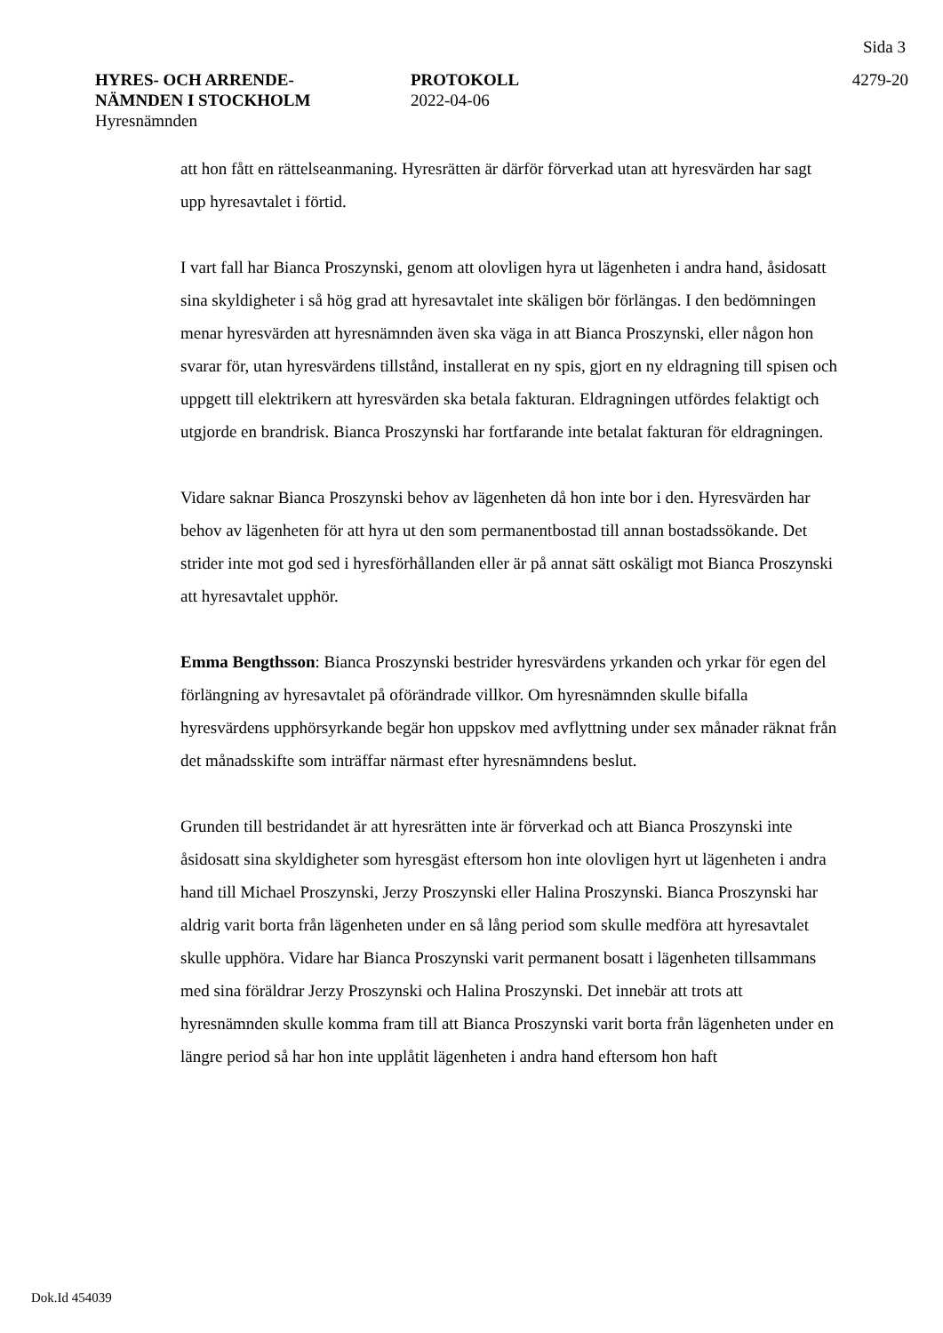Sida 3
HYRES- OCH ARRENDE-
NÄMNDEN I STOCKHOLM
Hyresnämnden
PROTOKOLL
2022-04-06
4279-20
att hon fått en rättelseanmaning. Hyresrätten är därför förverkad utan att hyresvärden har sagt upp hyresavtalet i förtid.
I vart fall har Bianca Proszynski, genom att olovligen hyra ut lägenheten i andra hand, åsidosatt sina skyldigheter i så hög grad att hyresavtalet inte skäligen bör förlängas. I den bedömningen menar hyresvärden att hyresnämnden även ska väga in att Bianca Proszynski, eller någon hon svarar för, utan hyresvärdens tillstånd, installerat en ny spis, gjort en ny eldragning till spisen och uppgett till elektrikern att hyresvärden ska betala fakturan. Eldragningen utfördes felaktigt och utgjorde en brandrisk. Bianca Proszynski har fortfarande inte betalat fakturan för eldragningen.
Vidare saknar Bianca Proszynski behov av lägenheten då hon inte bor i den. Hyresvärden har behov av lägenheten för att hyra ut den som permanentbostad till annan bostadssökande. Det strider inte mot god sed i hyresförhållanden eller är på annat sätt oskäligt mot Bianca Proszynski att hyresavtalet upphör.
Emma Bengthsson: Bianca Proszynski bestrider hyresvärdens yrkanden och yrkar för egen del förlängning av hyresavtalet på oförändrade villkor. Om hyresnämnden skulle bifalla hyresvärdens upphörsyrkande begär hon uppskov med avflyttning under sex månader räknat från det månadsskifte som inträffar närmast efter hyresnämndens beslut.
Grunden till bestridandet är att hyresrätten inte är förverkad och att Bianca Proszynski inte åsidosatt sina skyldigheter som hyresgäst eftersom hon inte olovligen hyrt ut lägenheten i andra hand till Michael Proszynski, Jerzy Proszynski eller Halina Proszynski. Bianca Proszynski har aldrig varit borta från lägenheten under en så lång period som skulle medföra att hyresavtalet skulle upphöra. Vidare har Bianca Proszynski varit permanent bosatt i lägenheten tillsammans med sina föräldrar Jerzy Proszynski och Halina Proszynski. Det innebär att trots att hyresnämnden skulle komma fram till att Bianca Proszynski varit borta från lägenheten under en längre period så har hon inte upplåtit lägenheten i andra hand eftersom hon haft
Dok.Id 454039